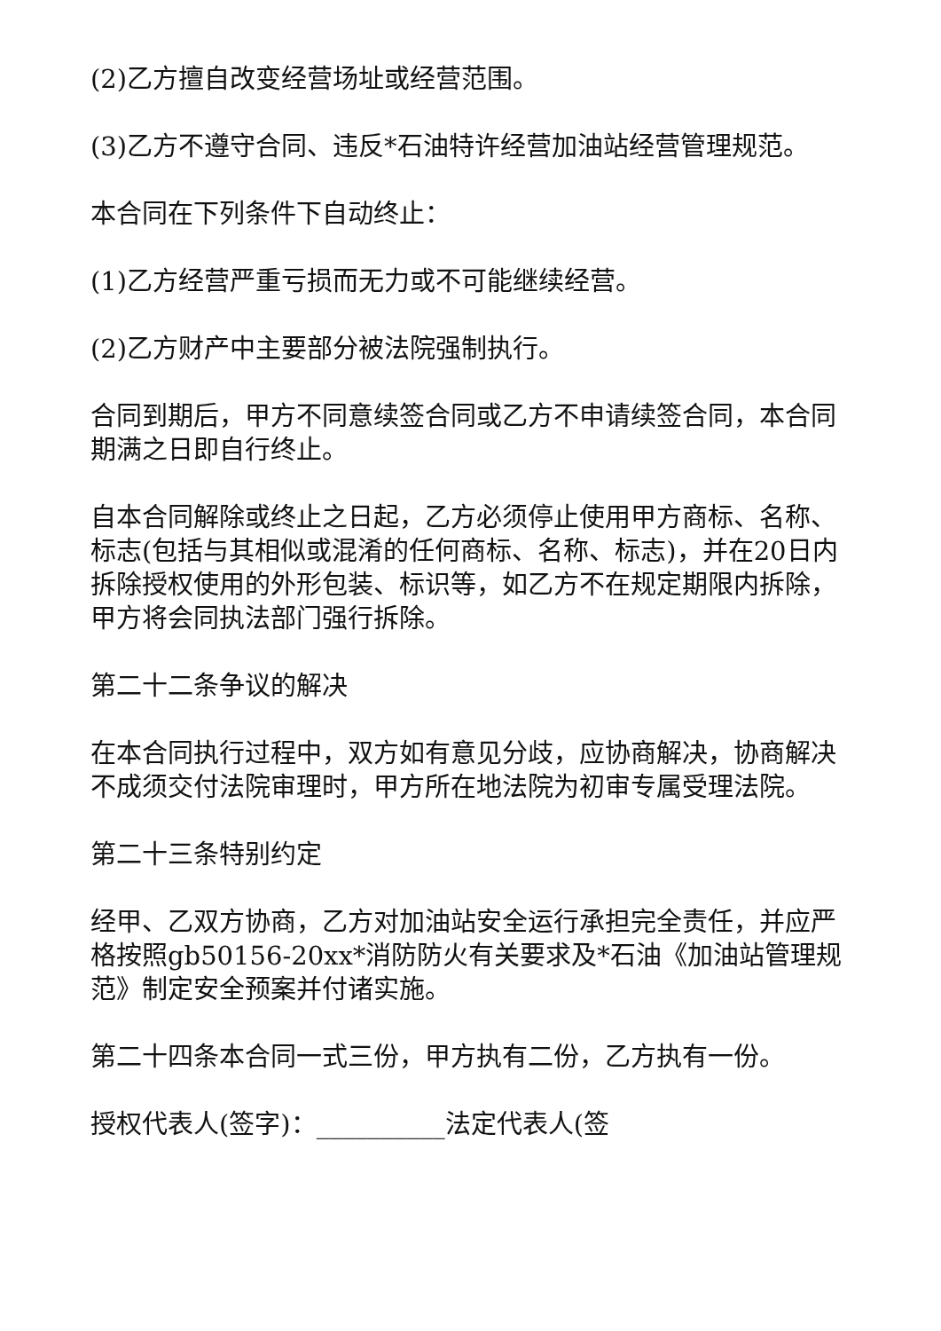(2)乙方擅自改变经营场址或经营范围。
(3)乙方不遵守合同、违反*石油特许经营加油站经营管理规范。
本合同在下列条件下自动终止：
(1)乙方经营严重亏损而无力或不可能继续经营。
(2)乙方财产中主要部分被法院强制执行。
合同到期后，甲方不同意续签合同或乙方不申请续签合同，本合同期满之日即自行终止。
自本合同解除或终止之日起，乙方必须停止使用甲方商标、名称、标志(包括与其相似或混淆的任何商标、名称、标志)，并在20日内拆除授权使用的外形包装、标识等，如乙方不在规定期限内拆除，甲方将会同执法部门强行拆除。
第二十二条争议的解决
在本合同执行过程中，双方如有意见分歧，应协商解决，协商解决不成须交付法院审理时，甲方所在地法院为初审专属受理法院。
第二十三条特别约定
经甲、乙双方协商，乙方对加油站安全运行承担完全责任，并应严格按照gb50156-20xx*消防防火有关要求及*石油《加油站管理规范》制定安全预案并付诸实施。
第二十四条本合同一式三份，甲方执有二份，乙方执有一份。
授权代表人(签字)：__________法定代表人(签